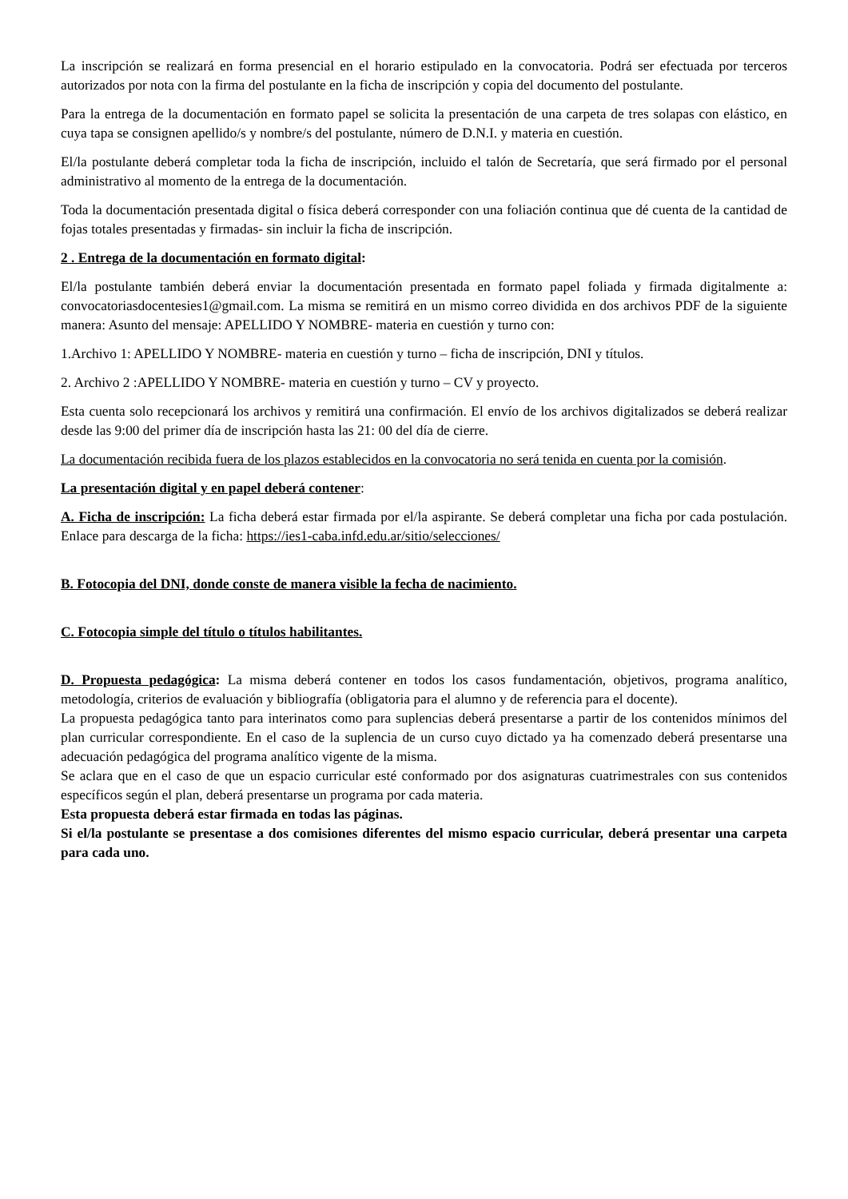La inscripción se realizará en forma presencial en el horario estipulado en la convocatoria. Podrá ser efectuada por terceros autorizados por nota con la firma del postulante en la ficha de inscripción y copia del documento del postulante.
Para la entrega de la documentación en formato papel se solicita la presentación de una carpeta de tres solapas con elástico, en cuya tapa se consignen apellido/s y nombre/s del postulante, número de D.N.I. y materia en cuestión.
El/la postulante deberá completar toda la ficha de inscripción, incluido el talón de Secretaría, que será firmado por el personal administrativo al momento de la entrega de la documentación.
Toda la documentación presentada digital o física deberá corresponder con una foliación continua que dé cuenta de la cantidad de fojas totales presentadas y firmadas- sin incluir la ficha de inscripción.
2 . Entrega de la documentación en formato digital:
El/la postulante también deberá enviar la documentación presentada en formato papel foliada y firmada digitalmente a: convocatoriasdocentesies1@gmail.com. La misma se remitirá en un mismo correo dividida en dos archivos PDF de la siguiente manera: Asunto del mensaje: APELLIDO Y NOMBRE- materia en cuestión y turno con:
1.Archivo 1: APELLIDO Y NOMBRE- materia en cuestión y turno – ficha de inscripción, DNI y títulos.
2. Archivo 2 :APELLIDO Y NOMBRE- materia en cuestión y turno – CV y proyecto.
Esta cuenta solo recepcionará los archivos y remitirá una confirmación. El envío de los archivos digitalizados se deberá realizar desde las 9:00 del primer día de inscripción hasta las 21: 00 del día de cierre.
La documentación recibida fuera de los plazos establecidos en la convocatoria no será tenida en cuenta por la comisión.
La presentación digital y en papel deberá contener:
A. Ficha de inscripción: La ficha deberá estar firmada por el/la aspirante. Se deberá completar una ficha por cada postulación. Enlace para descarga de la ficha: https://ies1-caba.infd.edu.ar/sitio/selecciones/
B. Fotocopia del DNI, donde conste de manera visible la fecha de nacimiento.
C. Fotocopia simple del título o títulos habilitantes.
D. Propuesta pedagógica: La misma deberá contener en todos los casos fundamentación, objetivos, programa analítico, metodología, criterios de evaluación y bibliografía (obligatoria para el alumno y de referencia para el docente).
La propuesta pedagógica tanto para interinatos como para suplencias deberá presentarse a partir de los contenidos mínimos del plan curricular correspondiente. En el caso de la suplencia de un curso cuyo dictado ya ha comenzado deberá presentarse una adecuación pedagógica del programa analítico vigente de la misma.
Se aclara que en el caso de que un espacio curricular esté conformado por dos asignaturas cuatrimestrales con sus contenidos específicos según el plan, deberá presentarse un programa por cada materia.
Esta propuesta deberá estar firmada en todas las páginas.
Si el/la postulante se presentase a dos comisiones diferentes del mismo espacio curricular, deberá presentar una carpeta para cada uno.